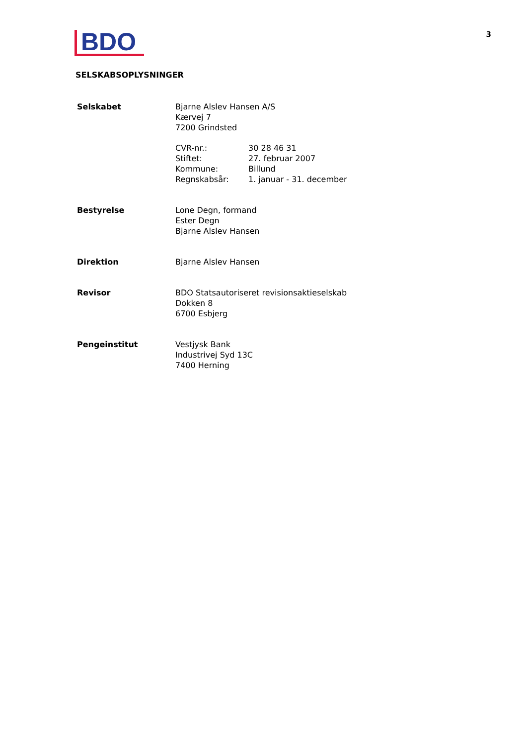BDO
3
SELSKABSOPLYSNINGER
Selskabet Bjarne Alslev Hansen A/S
Kærvej 7
7200 Grindsted
CVR-nr.:
Stiftet:
Kommune:
Regnskabsår:
30 28 46 31
27. februar 2007
Billund
1. januar - 31. december
Bestyrelse Lone Degn, formand
Ester Degn
Bjarne Alslev Hansen
Direktion Bjarne Alslev Hansen
Revisor BDO Statsautoriseret revisionsaktieselskab
Dokken 8
6700 Esbjerg
Pengeinstitut Vestjysk Bank
Industrivej Syd 13C
7400 Herning